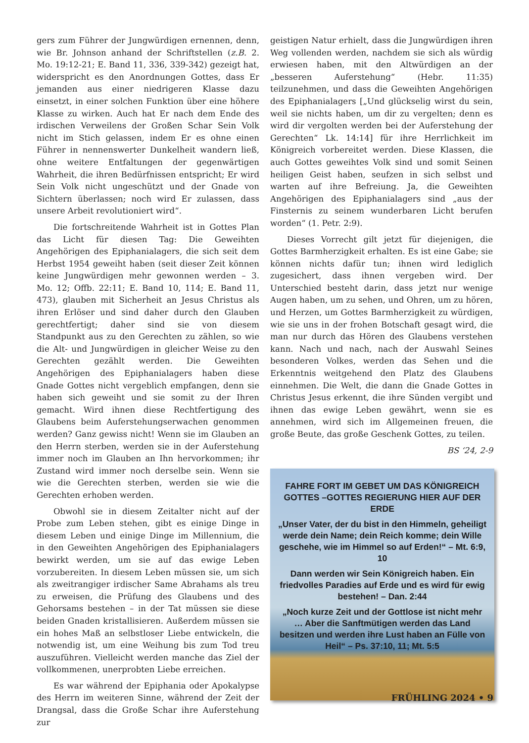gers zum Führer der Jungwürdigen ernennen, denn, wie Br. Johnson anhand der Schriftstellen (z.B. 2. Mo. 19:12-21; E. Band 11, 336, 339-342) gezeigt hat, widerspricht es den Anordnungen Gottes, dass Er jemanden aus einer niedrigeren Klasse dazu einsetzt, in einer solchen Funktion über eine höhere Klasse zu wirken. Auch hat Er nach dem Ende des irdischen Verweilens der Großen Schar Sein Volk nicht im Stich gelassen, indem Er es ohne einen Führer in nennenswerter Dunkelheit wandern ließ, ohne weitere Entfaltungen der gegenwärtigen Wahrheit, die ihren Bedürfnissen entspricht; Er wird Sein Volk nicht ungeschützt und der Gnade von Sichtern überlassen; noch wird Er zulassen, dass unsere Arbeit revolutioniert wird“.
Die fortschreitende Wahrheit ist in Gottes Plan das Licht für diesen Tag: Die Geweihten Angehörigen des Epiphanialagers, die sich seit dem Herbst 1954 geweiht haben (seit dieser Zeit können keine Jungwürdigen mehr gewonnen werden – 3. Mo. 12; Offb. 22:11; E. Band 10, 114; E. Band 11, 473), glauben mit Sicherheit an Jesus Christus als ihren Erlöser und sind daher durch den Glauben gerechtfertigt; daher sind sie von diesem Standpunkt aus zu den Gerechten zu zählen, so wie die Alt- und Jungwürdigen in gleicher Weise zu den Gerechten gezählt werden. Die Geweihten Angehörigen des Epiphanialagers haben diese Gnade Gottes nicht vergeblich empfangen, denn sie haben sich geweiht und sie somit zu der Ihren gemacht. Wird ihnen diese Rechtfertigung des Glaubens beim Auferstehungserwachen genommen werden? Ganz gewiss nicht! Wenn sie im Glauben an den Herrn sterben, werden sie in der Auferstehung immer noch im Glauben an Ihn hervorkommen; ihr Zustand wird immer noch derselbe sein. Wenn sie wie die Gerechten sterben, werden sie wie die Gerechten erhoben werden.
Obwohl sie in diesem Zeitalter nicht auf der Probe zum Leben stehen, gibt es einige Dinge in diesem Leben und einige Dinge im Millennium, die in den Geweihten Angehörigen des Epiphanialagers bewirkt werden, um sie auf das ewige Leben vorzubereiten. In diesem Leben müssen sie, um sich als zweitrangiger irdischer Same Abrahams als treu zu erweisen, die Prüfung des Glaubens und des Gehorsams bestehen – in der Tat müssen sie diese beiden Gnaden kristallisieren. Außerdem müssen sie ein hohes Maß an selbstloser Liebe entwickeln, die notwendig ist, um eine Weihung bis zum Tod treu auszuführen. Vielleicht werden manche das Ziel der vollkommenen, unerprobten Liebe erreichen.
Es war während der Epiphania oder Apokalypse des Herrn im weiteren Sinne, während der Zeit der Drangsal, dass die Große Schar ihre Auferstehung zur
geistigen Natur erhielt, dass die Jungwürdigen ihren Weg vollenden werden, nachdem sie sich als würdig erwiesen haben, mit den Altwürdigen an der „besseren Auferstehung“ (Hebr. 11:35) teilzunehmen, und dass die Geweihten Angehörigen des Epiphanialagers [„Und glückselig wirst du sein, weil sie nichts haben, um dir zu vergelten; denn es wird dir vergolten werden bei der Auferstehung der Gerechten“ Lk. 14:14] für ihre Herrlichkeit im Königreich vorbereitet werden. Diese Klassen, die auch Gottes geweihtes Volk sind und somit Seinen heiligen Geist haben, seufzen in sich selbst und warten auf ihre Befreiung. Ja, die Geweihten Angehörigen des Epiphanialagers sind „aus der Finsternis zu seinem wunderbaren Licht berufen worden“ (1. Petr. 2:9).
Dieses Vorrecht gilt jetzt für diejenigen, die Gottes Barmherzigkeit erhalten. Es ist eine Gabe; sie können nichts dafür tun; ihnen wird lediglich zugesichert, dass ihnen vergeben wird. Der Unterschied besteht darin, dass jetzt nur wenige Augen haben, um zu sehen, und Ohren, um zu hören, und Herzen, um Gottes Barmherzigkeit zu würdigen, wie sie uns in der frohen Botschaft gesagt wird, die man nur durch das Hören des Glaubens verstehen kann. Nach und nach, nach der Auswahl Seines besonderen Volkes, werden das Sehen und die Erkenntnis weitgehend den Platz des Glaubens einnehmen. Die Welt, die dann die Gnade Gottes in Christus Jesus erkennt, die ihre Sünden vergibt und ihnen das ewige Leben gewährt, wenn sie es annehmen, wird sich im Allgemeinen freuen, die große Beute, das große Geschenk Gottes, zu teilen.
BS ‘24, 2-9
FAHRE FORT IM GEBET UM DAS KÖNIGREICH GOTTES –GOTTES REGIERUNG HIER AUF DER ERDE
„Unser Vater, der du bist in den Himmeln, geheiligt werde dein Name; dein Reich komme; dein Wille geschehe, wie im Himmel so auf Erden!“ – Mt. 6:9, 10
Dann werden wir Sein Königreich haben. Ein friedvolles Paradies auf Erde und es wird für ewig bestehen! – Dan. 2:44
„Noch kurze Zeit und der Gottlose ist nicht mehr … Aber die Sanftmütigen werden das Land besitzen und werden ihre Lust haben an Fülle von Heil“ – Ps. 37:10, 11; Mt. 5:5
FRÜHLING 2024 • 9